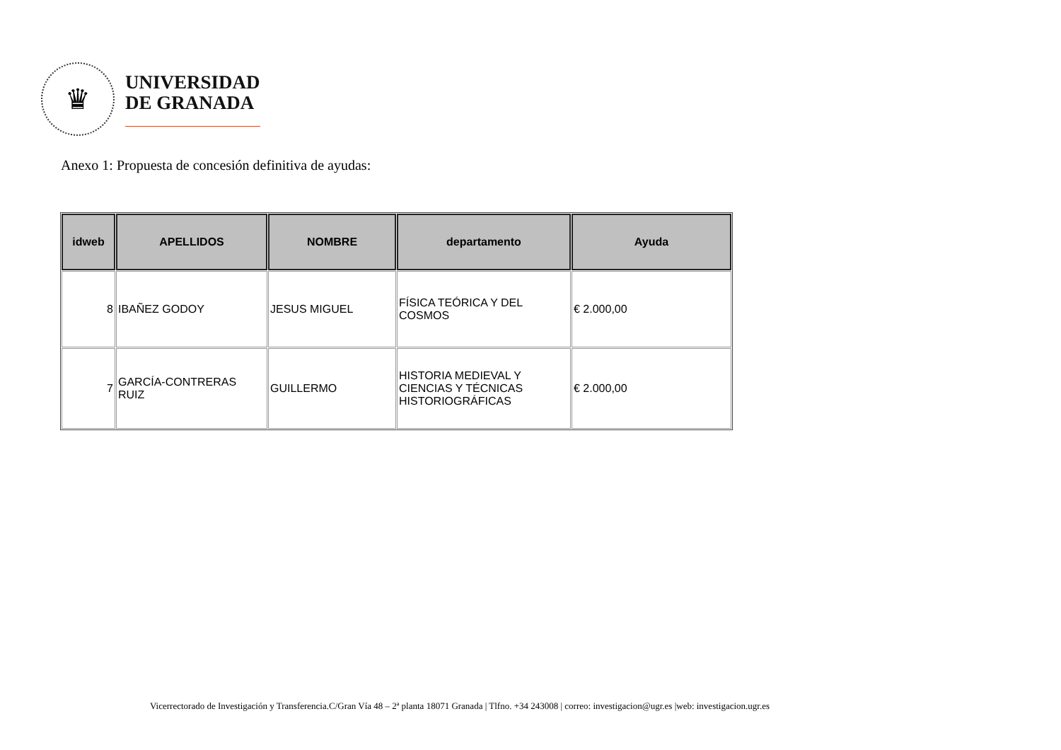♛
UNIVERSIDAD
DE GRANADA
Anexo 1: Propuesta de concesión definitiva de ayudas:
| idweb | APELLIDOS | NOMBRE | departamento | Ayuda |
| --- | --- | --- | --- | --- |
| 8 | IBAÑEZ GODOY | JESUS MIGUEL | FÍSICA TEÓRICA Y DEL COSMOS | € 2.000,00 |
| 7 | GARCÍA-CONTRERAS RUIZ | GUILLERMO | HISTORIA MEDIEVAL Y CIENCIAS Y TÉCNICAS HISTORIOGRÁFICAS | € 2.000,00 |
Vicerrectorado de Investigación y Transferencia.C/Gran Vía 48 – 2ª planta 18071 Granada | Tlfno. +34 243008 | correo: investigacion@ugr.es |web: investigacion.ugr.es